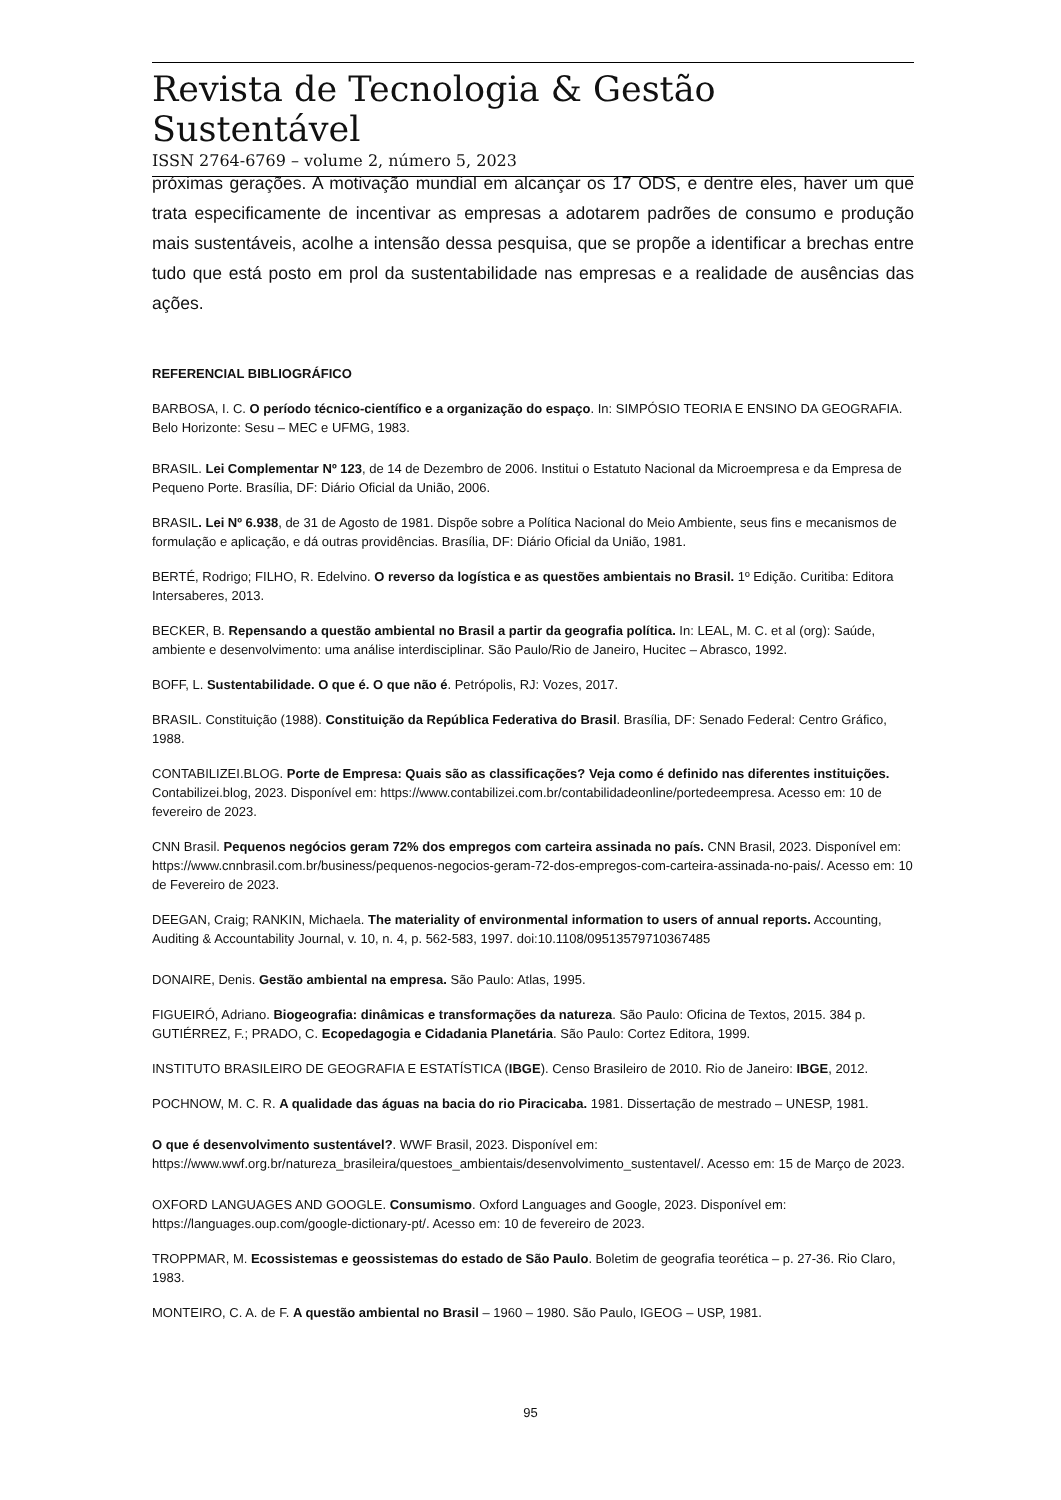Revista de Tecnologia & Gestão Sustentável
ISSN 2764-6769 – volume 2, número 5, 2023
próximas gerações. A motivação mundial em alcançar os 17 ODS, e dentre eles, haver um que trata especificamente de incentivar as empresas a adotarem padrões de consumo e produção mais sustentáveis, acolhe a intensão dessa pesquisa, que se propõe a identificar a brechas entre tudo que está posto em prol da sustentabilidade nas empresas e a realidade de ausências das ações.
REFERENCIAL BIBLIOGRÁFICO
BARBOSA, I. C. O período técnico-científico e a organização do espaço. In: SIMPÓSIO TEORIA E ENSINO DA GEOGRAFIA. Belo Horizonte: Sesu – MEC e UFMG, 1983.
BRASIL. Lei Complementar Nº 123, de 14 de Dezembro de 2006. Institui o Estatuto Nacional da Microempresa e da Empresa de Pequeno Porte. Brasília, DF: Diário Oficial da União, 2006.
BRASIL. Lei Nº 6.938, de 31 de Agosto de 1981. Dispõe sobre a Política Nacional do Meio Ambiente, seus fins e mecanismos de formulação e aplicação, e dá outras providências. Brasília, DF: Diário Oficial da União, 1981.
BERTÉ, Rodrigo; FILHO, R. Edelvino. O reverso da logística e as questões ambientais no Brasil. 1º Edição. Curitiba: Editora Intersaberes, 2013.
BECKER, B. Repensando a questão ambiental no Brasil a partir da geografia política. In: LEAL, M. C. et al (org): Saúde, ambiente e desenvolvimento: uma análise interdisciplinar. São Paulo/Rio de Janeiro, Hucitec – Abrasco, 1992.
BOFF, L. Sustentabilidade. O que é. O que não é. Petrópolis, RJ: Vozes, 2017.
BRASIL. Constituição (1988). Constituição da República Federativa do Brasil. Brasília, DF: Senado Federal: Centro Gráfico, 1988.
CONTABILIZEI.BLOG. Porte de Empresa: Quais são as classificações? Veja como é definido nas diferentes instituições. Contabilizei.blog, 2023. Disponível em: https://www.contabilizei.com.br/contabilidadeonline/portedeempresa. Acesso em: 10 de fevereiro de 2023.
CNN Brasil. Pequenos negócios geram 72% dos empregos com carteira assinada no país. CNN Brasil, 2023. Disponível em: https://www.cnnbrasil.com.br/business/pequenos-negocios-geram-72-dos-empregos-com-carteira-assinada-no-pais/. Acesso em: 10 de Fevereiro de 2023.
DEEGAN, Craig; RANKIN, Michaela. The materiality of environmental information to users of annual reports. Accounting, Auditing & Accountability Journal, v. 10, n. 4, p. 562-583, 1997. doi:10.1108/09513579710367485
DONAIRE, Denis. Gestão ambiental na empresa. São Paulo: Atlas, 1995.
FIGUEIRÓ, Adriano. Biogeografia: dinâmicas e transformações da natureza. São Paulo: Oficina de Textos, 2015. 384 p.
GUTIÉRREZ, F.; PRADO, C. Ecopedagogia e Cidadania Planetária. São Paulo: Cortez Editora, 1999.
INSTITUTO BRASILEIRO DE GEOGRAFIA E ESTATÍSTICA (IBGE). Censo Brasileiro de 2010. Rio de Janeiro: IBGE, 2012.
POCHNOW, M. C. R. A qualidade das águas na bacia do rio Piracicaba. 1981. Dissertação de mestrado – UNESP, 1981.
O que é desenvolvimento sustentável?. WWF Brasil, 2023. Disponível em: https://www.wwf.org.br/natureza_brasileira/questoes_ambientais/desenvolvimento_sustentavel/. Acesso em: 15 de Março de 2023.
OXFORD LANGUAGES AND GOOGLE. Consumismo. Oxford Languages and Google, 2023. Disponível em: https://languages.oup.com/google-dictionary-pt/. Acesso em: 10 de fevereiro de 2023.
TROPPMAR, M. Ecossistemas e geossistemas do estado de São Paulo. Boletim de geografia teorética – p. 27-36. Rio Claro, 1983.
MONTEIRO, C. A. de F. A questão ambiental no Brasil – 1960 – 1980. São Paulo, IGEOG – USP, 1981.
95